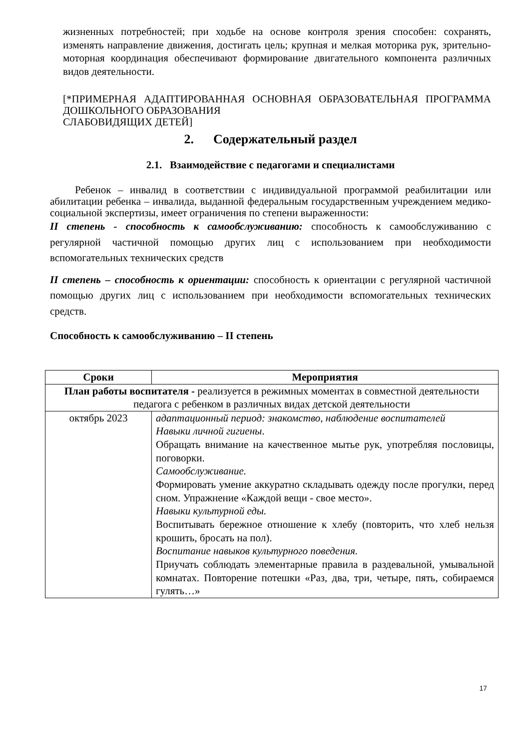жизненных потребностей; при ходьбе на основе контроля зрения способен: сохранять, изменять направление движения, достигать цель; крупная и мелкая моторика рук, зрительно-моторная координация обеспечивают формирование двигательного компонента различных видов деятельности.
[*ПРИМЕРНАЯ АДАПТИРОВАННАЯ ОСНОВНАЯ ОБРАЗОВАТЕЛЬНАЯ ПРОГРАММА ДОШКОЛЬНОГО ОБРАЗОВАНИЯ
СЛАБОВИДЯЩИХ ДЕТЕЙ]
2. Содержательный раздел
2.1. Взаимодействие с педагогами и специалистами
Ребенок – инвалид в соответствии с индивидуальной программой реабилитации или абилитации ребенка – инвалида, выданной федеральным государственным учреждением медико-социальной экспертизы, имеет ограничения по степени выраженности:
II степень - способность к самообслуживанию: способность к самообслуживанию с регулярной частичной помощью других лиц с использованием при необходимости вспомогательных технических средств
II степень – способность к ориентации: способность к ориентации с регулярной частичной помощью других лиц с использованием при необходимости вспомогательных технических средств.
Способность к самообслуживанию – II степень
| Сроки | Мероприятия |
| --- | --- |
| План работы воспитателя - реализуется в режимных моментах в совместной деятельности педагога с ребенком в различных видах детской деятельности | |
| октябрь 2023 | адаптационный период: знакомство, наблюдение воспитателей Навыки личной гигиены . Обращать внимание на качественное мытье рук, употребляя пословицы, поговорки. Самообслуживание. Формировать умение аккуратно складывать одежду после прогулки, перед сном. Упражнение «Каждой вещи - свое место». Навыки культурной еды. Воспитывать бережное отношение к хлебу (повторить, что хлеб нельзя крошить, бросать на пол). Воспитание навыков культурного поведения. Приучать соблюдать элементарные правила в раздевальной, умывальной комнатах. Повторение потешки «Раз, два, три, четыре, пять, собираемся гулять…» |
17